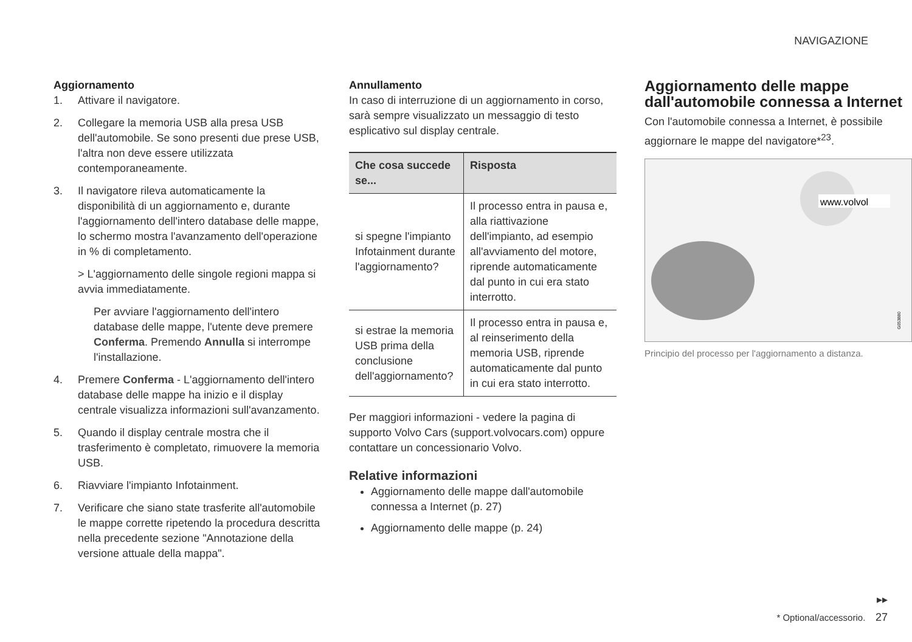NAVIGAZIONE
Aggiornamento
1. Attivare il navigatore.
2. Collegare la memoria USB alla presa USB dell'automobile. Se sono presenti due prese USB, l'altra non deve essere utilizzata contemporaneamente.
3. Il navigatore rileva automaticamente la disponibilità di un aggiornamento e, durante l'aggiornamento dell'intero database delle mappe, lo schermo mostra l'avanzamento dell'operazione in % di completamento.
> L'aggiornamento delle singole regioni mappa si avvia immediatamente.
Per avviare l'aggiornamento dell'intero database delle mappe, l'utente deve premere Conferma. Premendo Annulla si interrompe l'installazione.
4. Premere Conferma - L'aggiornamento dell'intero database delle mappe ha inizio e il display centrale visualizza informazioni sull'avanzamento.
5. Quando il display centrale mostra che il trasferimento è completato, rimuovere la memoria USB.
6. Riavviare l'impianto Infotainment.
7. Verificare che siano state trasferite all'automobile le mappe corrette ripetendo la procedura descritta nella precedente sezione "Annotazione della versione attuale della mappa".
Annullamento
In caso di interruzione di un aggiornamento in corso, sarà sempre visualizzato un messaggio di testo esplicativo sul display centrale.
| Che cosa succede se... | Risposta |
| --- | --- |
| si spegne l'impianto Infotainment durante l'aggiornamento? | Il processo entra in pausa e, alla riattivazione dell'impianto, ad esempio all'avviamento del motore, riprende automaticamente dal punto in cui era stato interrotto. |
| si estrae la memoria USB prima della conclusione dell'aggiornamento? | Il processo entra in pausa e, al reinserimento della memoria USB, riprende automaticamente dal punto in cui era stato interrotto. |
Per maggiori informazioni - vedere la pagina di supporto Volvo Cars (support.volvocars.com) oppure contattare un concessionario Volvo.
Relative informazioni
Aggiornamento delle mappe dall'automobile connessa a Internet (p. 27)
Aggiornamento delle mappe (p. 24)
Aggiornamento delle mappe dall'automobile connessa a Internet
Con l'automobile connessa a Internet, è possibile aggiornare le mappe del navigatore*<sup>23</sup>.
www.volvol
G053880
Principio del processo per l'aggiornamento a distanza.
▸▸
* Optional/accessorio. 27